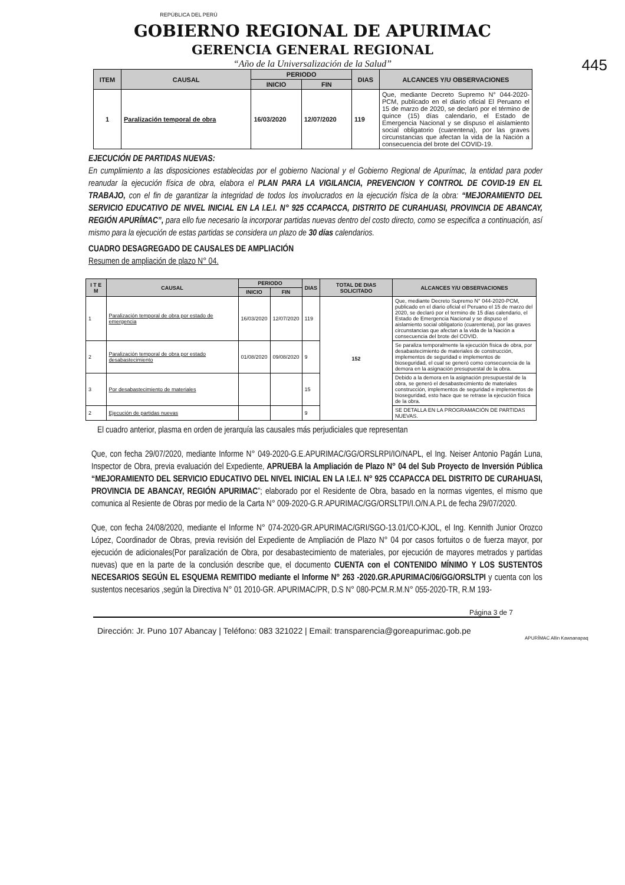445
REPÚBLICA DEL PERÚ
GOBIERNO REGIONAL DE APURIMAC
GERENCIA GENERAL REGIONAL
“Año de la Universalización de la Salud”
| ITEM | CAUSAL | PERIODO | | DIAS | ALCANCES Y/U OBSERVACIONES |
| --- | --- | --- | --- | --- | --- |
| | | INICIO | FIN | | |
| 1 | Paralización temporal de obra | 16/03/2020 | 12/07/2020 | 119 | Que, mediante Decreto Supremo N° 044-2020-PCM, publicado en el diario oficial El Peruano el 15 de marzo de 2020, se declaró por el término de quince (15) días calendario, el Estado de Emergencia Nacional y se dispuso el aislamiento social obligatorio (cuarentena), por las graves circunstancias que afectan la vida de la Nación a consecuencia del brote del COVID-19. |
EJECUCIÓN DE PARTIDAS NUEVAS:
En cumplimiento a las disposiciones establecidas por el gobierno Nacional y el Gobierno Regional de Apurímac, la entidad para poder reanudar la ejecución física de obra, elabora el PLAN PARA LA VIGILANCIA, PREVENCION Y CONTROL DE COVID-19 EN EL TRABAJO, con el fin de garantizar la integridad de todos los involucrados en la ejecución física de la obra: “MEJORAMIENTO DEL SERVICIO EDUCATIVO DE NIVEL INICIAL EN LA I.E.I. N° 925 CCAPACCA, DISTRITO DE CURAHUASI, PROVINCIA DE ABANCAY, REGIÓN APURÍMAC”, para ello fue necesario la incorporar partidas nuevas dentro del costo directo, como se especifica a continuación, así mismo para la ejecución de estas partidas se considera un plazo de 30 días calendarios.
CUADRO DESAGREGADO DE CAUSALES DE AMPLIACIÓN
Resumen de ampliación de plazo N° 04.
| I T E M | CAUSAL | PERIODO | | DIAS | TOTAL DE DIAS SOLICITADO | ALCANCES Y/U OBSERVACIONES |
| --- | --- | --- | --- | --- | --- | --- |
| | | INICIO | FIN | | | |
| 1 | Paralización temporal de obra por estado de emergencia | 16/03/2020 | 12/07/2020 | 119 | 152 | Que, mediante Decreto Supremo N° 044-2020-PCM, publicado en el diario oficial el Peruano el 15 de marzo del 2020, se declaró por el termino de 15 días calendario, el Estado de Emergencia Nacional y se dispuso el aislamiento social obligatorio (cuarentena), por las graves circunstancias que afectan a la vida de la Nación a consecuencia del brote del COVID. |
| 2 | Paralización temporal de obra por estado desabastecimiento | 01/08/2020 | 09/08/2020 | 9 | | Se paraliza temporalmente la ejecución física de obra, por desabastecimiento de materiales de construcción, implementos de seguridad e implementos de bioseguridad, el cual se generó como consecuencia de la demora en la asignación presupuestal de la obra. |
| 3 | Por desabastecimiento de materiales | | | 15 | | Debido a la demora en la asignación presupuestal de la obra, se generó el desabastecimiento de materiales construcción, implementos de seguridad e implementos de bioseguridad, esto hace que se retrase la ejecución física de la obra. |
| 2 | Ejecución de partidas nuevas | | | 9 | | SE DETALLA EN LA PROGRAMACIÓN DE PARTIDAS NUEVAS. |
El cuadro anterior, plasma en orden de jerarquía las causales más perjudiciales que representan
Que, con fecha 29/07/2020, mediante Informe N° 049-2020-G.E.APURIMAC/GG/ORSLRPI/IO/NAPL, el Ing. Neiser Antonio Pagán Luna, Inspector de Obra, previa evaluación del Expediente, APRUEBA la Ampliación de Plazo N° 04 del Sub Proyecto de Inversión Pública “MEJORAMIENTO DEL SERVICIO EDUCATIVO DEL NIVEL INICIAL EN LA I.E.I. N° 925 CCAPACCA DEL DISTRITO DE CURAHUASI, PROVINCIA DE ABANCAY, REGIÓN APURIMAC”; elaborado por el Residente de Obra, basado en la normas vigentes, el mismo que comunica al Resiente de Obras por medio de la Carta N° 009-2020-G.R.APURIMAC/GG/ORSLTPI/I.O/N.A.P.L de fecha 29/07/2020.
Que, con fecha 24/08/2020, mediante el Informe N° 074-2020-GR.APURIMAC/GRI/SGO-13.01/CO-KJOL, el Ing. Kennith Junior Orozco López, Coordinador de Obras, previa revisión del Expediente de Ampliación de Plazo N° 04 por casos fortuitos o de fuerza mayor, por ejecución de adicionales(Por paralización de Obra, por desabastecimiento de materiales, por ejecución de mayores metrados y partidas nuevas) que en la parte de la conclusión describe que, el documento CUENTA con el CONTENIDO MÍNIMO Y LOS SUSTENTOS NECESARIOS SEGÚN EL ESQUEMA REMITIDO mediante el Informe N° 263 -2020.GR.APURIMAC/06/GG/ORSLTPI y cuenta con los sustentos necesarios ,según la Directiva N° 01 2010-GR. APURIMAC/PR, D.S N° 080-PCM.R.M.N° 055-2020-TR, R.M 193-
Página 3 de 7
Dirección: Jr. Puno 107 Abancay | Teléfono: 083 321022 | Email: transparencia@goreapurimac.gob.pe
APURÍMAC Allin Kawsanapaq